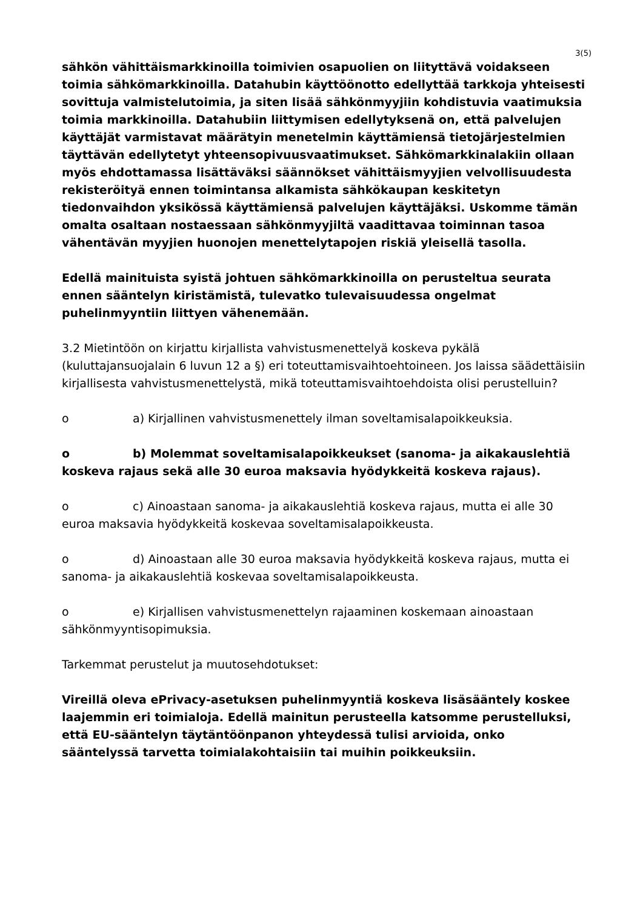3(5)
sähkön vähittäismarkkinoilla toimivien osapuolien on liityttävä voidakseen toimia sähkömarkkinoilla. Datahubin käyttöönotto edellyttää tarkkoja yhteisesti sovittuja valmistelutoimia, ja siten lisää sähkönmyyjiin kohdistuvia vaatimuksia toimia markkinoilla. Datahubiin liittymisen edellytyksenä on, että palvelujen käyttäjät varmistavat määrätyin menetelmin käyttämiensä tietojärjestelmien täyttävän edellytetyt yhteensopivuusvaatimukset. Sähkömarkkinalakiin ollaan myös ehdottamassa lisättäväksi säännökset vähittäismyyjien velvollisuudesta rekisteröityä ennen toimintansa alkamista sähkökaupan keskitetyn tiedonvaihdon yksikössä käyttämiensä palvelujen käyttäjäksi. Uskomme tämän omalta osaltaan nostaessaan sähkönmyyjiltä vaadittavaa toiminnan tasoa vähentävän myyjien huonojen menettelytapojen riskiä yleisellä tasolla.
Edellä mainituista syistä johtuen sähkömarkkinoilla on perusteltua seurata ennen sääntelyn kiristämistä, tulevatko tulevaisuudessa ongelmat puhelinmyyntiin liittyen vähenemään.
3.2 Mietintöön on kirjattu kirjallista vahvistusmenettelyä koskeva pykälä (kuluttajansuojalain 6 luvun 12 a §) eri toteuttamisvaihtoehtoineen. Jos laissa säädettäisiin kirjallisesta vahvistusmenettelystä, mikä toteuttamisvaihtoehdoista olisi perustelluin?
o a) Kirjallinen vahvistusmenettely ilman soveltamisalapoikkeuksia.
o b) Molemmat soveltamisalapoikkeukset (sanoma- ja aikakauslehtiä koskeva rajaus sekä alle 30 euroa maksavia hyödykkeitä koskeva rajaus).
o c) Ainoastaan sanoma- ja aikakauslehtiä koskeva rajaus, mutta ei alle 30 euroa maksavia hyödykkeitä koskevaa soveltamisalapoikkeusta.
o d) Ainoastaan alle 30 euroa maksavia hyödykkeitä koskeva rajaus, mutta ei sanoma- ja aikakauslehtiä koskevaa soveltamisalapoikkeusta.
o e) Kirjallisen vahvistusmenettelyn rajaaminen koskemaan ainoastaan sähkönmyyntisopimuksia.
Tarkemmat perustelut ja muutosehdotukset:
Vireillä oleva ePrivacy-asetuksen puhelinmyyntiä koskeva lisäsääntely koskee laajemmin eri toimialoja. Edellä mainitun perusteella katsomme perustelluksi, että EU-sääntelyn täytäntöönpanon yhteydessä tulisi arvioida, onko sääntelyssä tarvetta toimialakohtaisiin tai muihin poikkeuksiin.